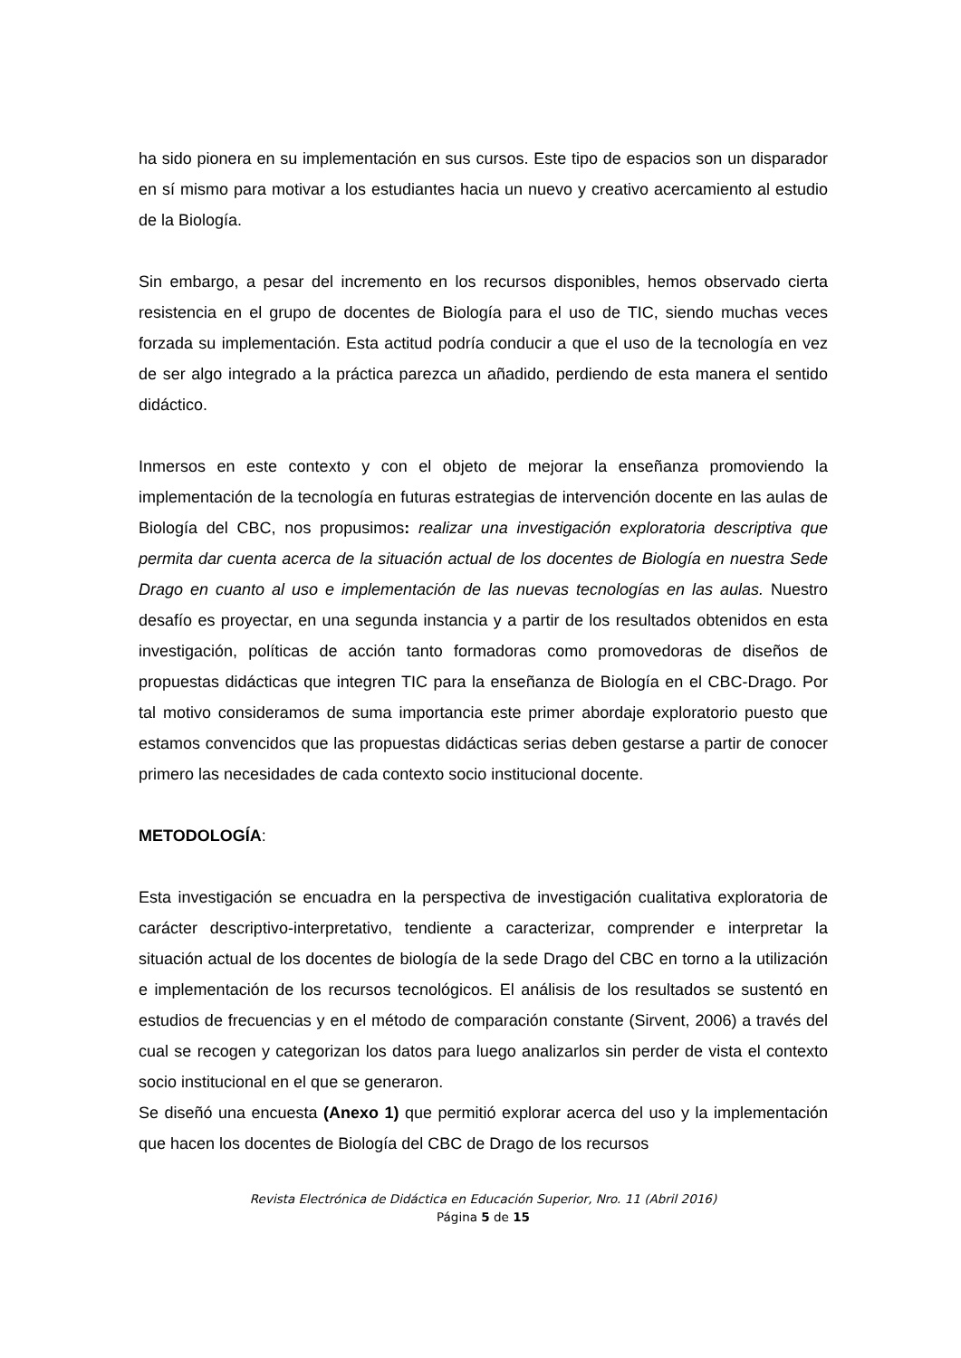ha sido pionera en su implementación en sus cursos. Este tipo de espacios son un disparador en sí mismo para motivar a los estudiantes hacia un nuevo y creativo acercamiento al estudio de la Biología.
Sin embargo, a pesar del incremento en los recursos disponibles, hemos observado cierta resistencia en el grupo de docentes de Biología para el uso de TIC, siendo muchas veces forzada su implementación. Esta actitud podría conducir a que el uso de la tecnología en vez de ser algo integrado a la práctica parezca un añadido, perdiendo de esta manera el sentido didáctico.
Inmersos en este contexto y con el objeto de mejorar la enseñanza promoviendo la implementación de la tecnología en futuras estrategias de intervención docente en las aulas de Biología del CBC, nos propusimos: realizar una investigación exploratoria descriptiva que permita dar cuenta acerca de la situación actual de los docentes de Biología en nuestra Sede Drago en cuanto al uso e implementación de las nuevas tecnologías en las aulas. Nuestro desafío es proyectar, en una segunda instancia y a partir de los resultados obtenidos en esta investigación, políticas de acción tanto formadoras como promovedoras de diseños de propuestas didácticas que integren TIC para la enseñanza de Biología en el CBC-Drago. Por tal motivo consideramos de suma importancia este primer abordaje exploratorio puesto que estamos convencidos que las propuestas didácticas serias deben gestarse a partir de conocer primero las necesidades de cada contexto socio institucional docente.
METODOLOGÍA:
Esta investigación se encuadra en la perspectiva de investigación cualitativa exploratoria de carácter descriptivo-interpretativo, tendiente a caracterizar, comprender e interpretar la situación actual de los docentes de biología de la sede Drago del CBC en torno a la utilización e implementación de los recursos tecnológicos. El análisis de los resultados se sustentó en estudios de frecuencias y en el método de comparación constante (Sirvent, 2006) a través del cual se recogen y categorizan los datos para luego analizarlos sin perder de vista el contexto socio institucional en el que se generaron.
Se diseñó una encuesta (Anexo 1) que permitió explorar acerca del uso y la implementación que hacen los docentes de Biología del CBC de Drago de los recursos
Revista Electrónica de Didáctica en Educación Superior, Nro. 11 (Abril 2016)
Página 5 de 15